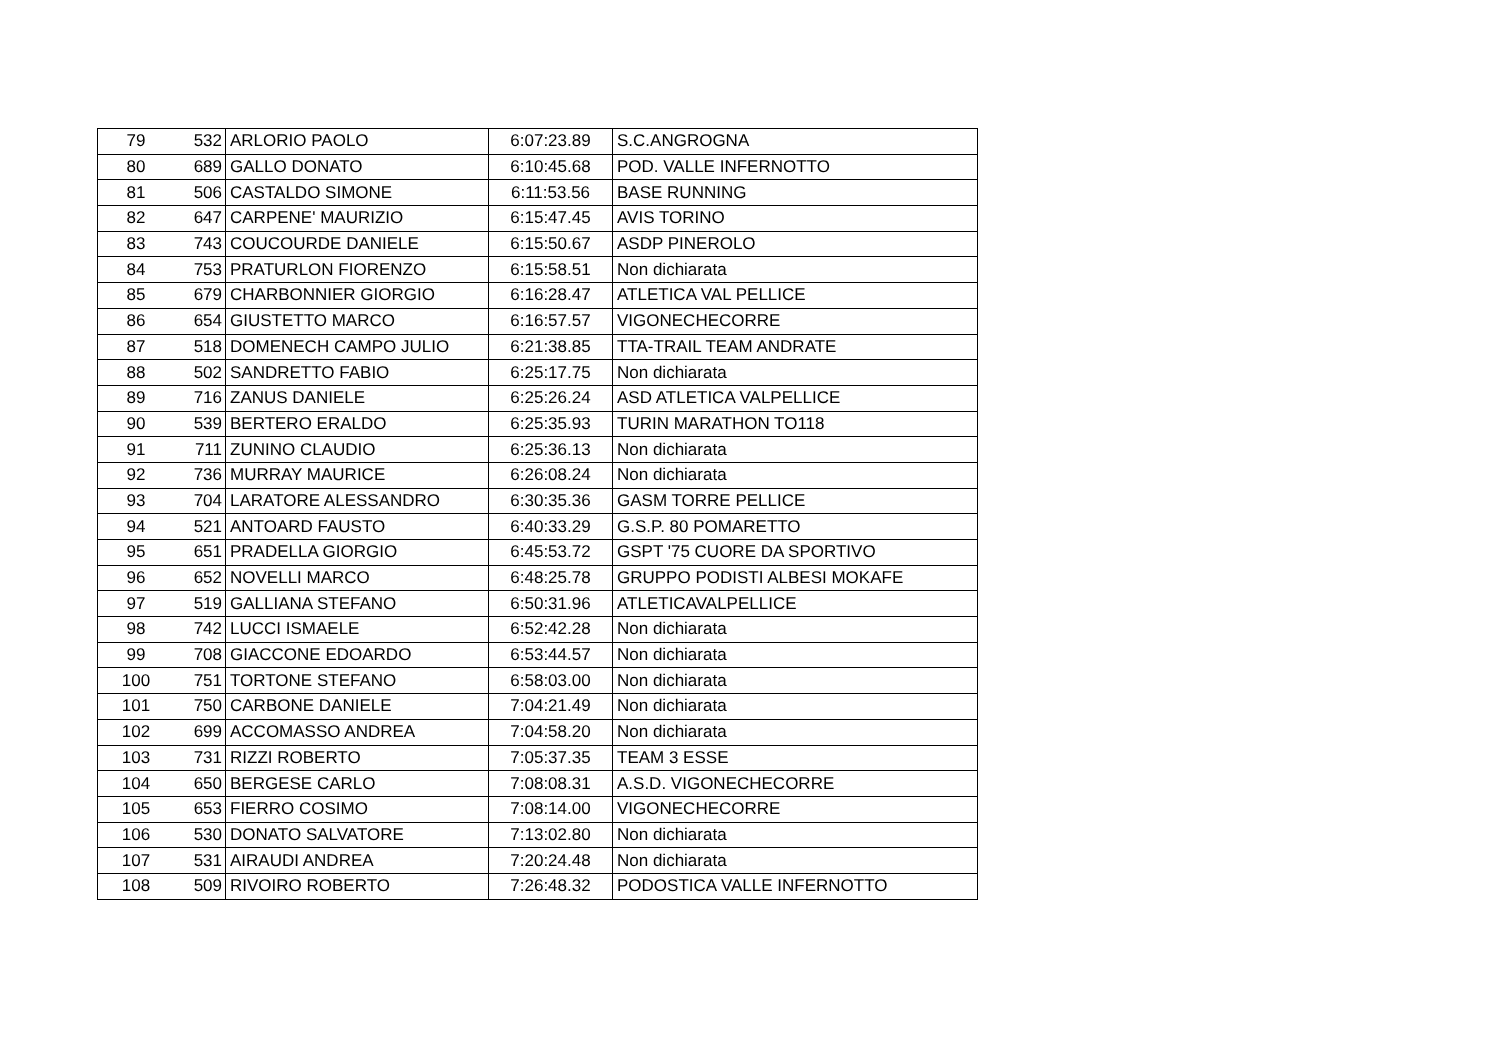| 79 | 532 | ARLORIO PAOLO | 6:07:23.89 | S.C.ANGROGNA |
| 80 | 689 | GALLO DONATO | 6:10:45.68 | POD. VALLE INFERNOTTO |
| 81 | 506 | CASTALDO SIMONE | 6:11:53.56 | BASE RUNNING |
| 82 | 647 | CARPENE' MAURIZIO | 6:15:47.45 | AVIS TORINO |
| 83 | 743 | COUCOURDE DANIELE | 6:15:50.67 | ASDP PINEROLO |
| 84 | 753 | PRATURLON FIORENZO | 6:15:58.51 | Non dichiarata |
| 85 | 679 | CHARBONNIER GIORGIO | 6:16:28.47 | ATLETICA VAL PELLICE |
| 86 | 654 | GIUSTETTO MARCO | 6:16:57.57 | VIGONECHECORRE |
| 87 | 518 | DOMENECH CAMPO JULIO | 6:21:38.85 | TTA-TRAIL TEAM ANDRATE |
| 88 | 502 | SANDRETTO FABIO | 6:25:17.75 | Non dichiarata |
| 89 | 716 | ZANUS DANIELE | 6:25:26.24 | ASD ATLETICA VALPELLICE |
| 90 | 539 | BERTERO ERALDO | 6:25:35.93 | TURIN MARATHON TO118 |
| 91 | 711 | ZUNINO CLAUDIO | 6:25:36.13 | Non dichiarata |
| 92 | 736 | MURRAY MAURICE | 6:26:08.24 | Non dichiarata |
| 93 | 704 | LARATORE ALESSANDRO | 6:30:35.36 | GASM TORRE PELLICE |
| 94 | 521 | ANTOARD FAUSTO | 6:40:33.29 | G.S.P. 80 POMARETTO |
| 95 | 651 | PRADELLA GIORGIO | 6:45:53.72 | GSPT '75 CUORE DA SPORTIVO |
| 96 | 652 | NOVELLI MARCO | 6:48:25.78 | GRUPPO PODISTI ALBESI MOKAFE |
| 97 | 519 | GALLIANA STEFANO | 6:50:31.96 | ATLETICAVALPELLICE |
| 98 | 742 | LUCCI ISMAELE | 6:52:42.28 | Non dichiarata |
| 99 | 708 | GIACCONE EDOARDO | 6:53:44.57 | Non dichiarata |
| 100 | 751 | TORTONE STEFANO | 6:58:03.00 | Non dichiarata |
| 101 | 750 | CARBONE DANIELE | 7:04:21.49 | Non dichiarata |
| 102 | 699 | ACCOMASSO ANDREA | 7:04:58.20 | Non dichiarata |
| 103 | 731 | RIZZI ROBERTO | 7:05:37.35 | TEAM 3 ESSE |
| 104 | 650 | BERGESE CARLO | 7:08:08.31 | A.S.D. VIGONECHECORRE |
| 105 | 653 | FIERRO COSIMO | 7:08:14.00 | VIGONECHECORRE |
| 106 | 530 | DONATO SALVATORE | 7:13:02.80 | Non dichiarata |
| 107 | 531 | AIRAUDI ANDREA | 7:20:24.48 | Non dichiarata |
| 108 | 509 | RIVOIRO ROBERTO | 7:26:48.32 | PODOSTICA VALLE INFERNOTTO |